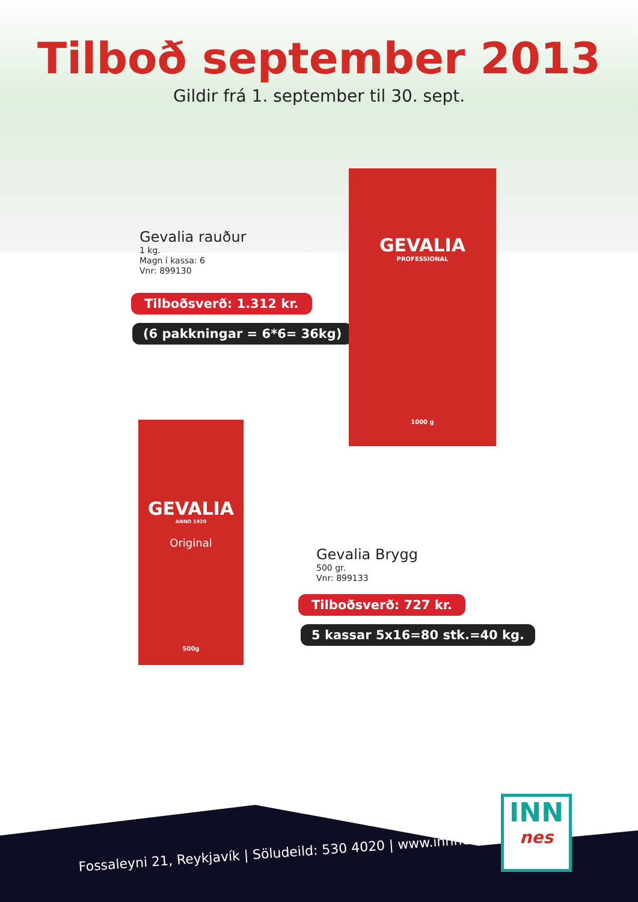Tilboð september 2013
Gildir frá 1. september til 30. sept.
Gevalia rauður
1 kg.
Magn í kassa: 6
Vnr: 899130
Tilboðsverð: 1.312 kr.
(6 pakkningar = 6*6= 36kg)
GEVALIA
PROFESSIONAL
1000 g
GEVALIA
ANNO 1920
Original
500g
Gevalia Brygg
500 gr.
Vnr: 899133
Tilboðsverð: 727 kr.
5 kassar 5x16=80 stk.=40 kg.
Fossaleyni 21, Reykjavík | Söludeild: 530 4020 | www.innnes.is
INN
nes